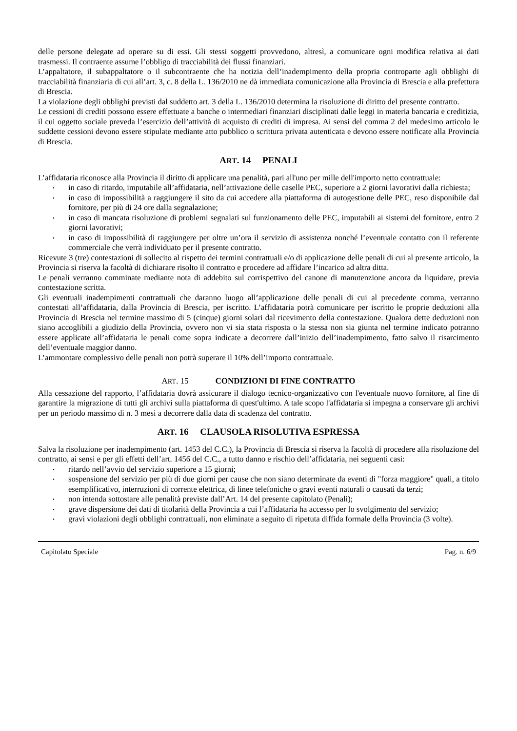delle persone delegate ad operare su di essi. Gli stessi soggetti provvedono, altresì, a comunicare ogni modifica relativa ai dati trasmessi. Il contraente assume l’obbligo di tracciabilità dei flussi finanziari.
L’appaltatore, il subappaltatore o il subcontraente che ha notizia dell’inadempimento della propria controparte agli obblighi di tracciabilità finanziaria di cui all’art. 3, c. 8 della L. 136/2010 ne dà immediata comunicazione alla Provincia di Brescia e alla prefettura di Brescia.
La violazione degli obblighi previsti dal suddetto art. 3 della L. 136/2010 determina la risoluzione di diritto del presente contratto.
Le cessioni di crediti possono essere effettuate a banche o intermediari finanziari disciplinati dalle leggi in materia bancaria e creditizia, il cui oggetto sociale preveda l’esercizio dell’attività di acquisto di crediti di impresa. Ai sensi del comma 2 del medesimo articolo le suddette cessioni devono essere stipulate mediante atto pubblico o scrittura privata autenticata e devono essere notificate alla Provincia di Brescia.
ART. 14 PENALI
L’affidataria riconosce alla Provincia il diritto di applicare una penalità, pari all'uno per mille dell'importo netto contrattuale:
in caso di ritardo, imputabile all’affidataria, nell’attivazione delle caselle PEC, superiore a 2 giorni lavorativi dalla richiesta;
in caso di impossibilità a raggiungere il sito da cui accedere alla piattaforma di autogestione delle PEC, reso disponibile dal fornitore, per più di 24 ore dalla segnalazione;
in caso di mancata risoluzione di problemi segnalati sul funzionamento delle PEC, imputabili ai sistemi del fornitore, entro 2 giorni lavorativi;
in caso di impossibilità di raggiungere per oltre un’ora il servizio di assistenza nonché l’eventuale contatto con il referente commerciale che verrà individuato per il presente contratto.
Ricevute 3 (tre) contestazioni di sollecito al rispetto dei termini contrattuali e/o di applicazione delle penali di cui al presente articolo, la Provincia si riserva la facoltà di dichiarare risolto il contratto e procedere ad affidare l’incarico ad altra ditta.
Le penali verranno comminate mediante nota di addebito sul corrispettivo del canone di manutenzione ancora da liquidare, previa contestazione scritta.
Gli eventuali inadempimenti contrattuali che daranno luogo all’applicazione delle penali di cui al precedente comma, verranno contestati all’affidataria, dalla Provincia di Brescia, per iscritto. L’affidataria potrà comunicare per iscritto le proprie deduzioni alla Provincia di Brescia nel termine massimo di 5 (cinque) giorni solari dal ricevimento della contestazione. Qualora dette deduzioni non siano accoglibili a giudizio della Provincia, ovvero non vi sia stata risposta o la stessa non sia giunta nel termine indicato potranno essere applicate all’affidataria le penali come sopra indicate a decorrere dall’inizio dell’inadempimento, fatto salvo il risarcimento dell’eventuale maggior danno.
L’ammontare complessivo delle penali non potrà superare il 10% dell’importo contrattuale.
ART. 15 CONDIZIONI DI FINE CONTRATTO
Alla cessazione del rapporto, l’affidataria dovrà assicurare il dialogo tecnico-organizzativo con l'eventuale nuovo fornitore, al fine di garantire la migrazione di tutti gli archivi sulla piattaforma di quest'ultimo. A tale scopo l'affidataria si impegna a conservare gli archivi per un periodo massimo di n. 3 mesi a decorrere dalla data di scadenza del contratto.
ART. 16 CLAUSOLA RISOLUTIVA ESPRESSA
Salva la risoluzione per inadempimento (art. 1453 del C.C.), la Provincia di Brescia si riserva la facoltà di procedere alla risoluzione del contratto, ai sensi e per gli effetti dell’art. 1456 del C.C., a tutto danno e rischio dell’affidataria, nei seguenti casi:
ritardo nell’avvio del servizio superiore a 15 giorni;
sospensione del servizio per più di due giorni per cause che non siano determinate da eventi di "forza maggiore" quali, a titolo esemplificativo, interruzioni di corrente elettrica, di linee telefoniche o gravi eventi naturali o causati da terzi;
non intenda sottostare alle penalità previste dall’Art. 14 del presente capitolato (Penali);
grave dispersione dei dati di titolarità della Provincia a cui l’affidataria ha accesso per lo svolgimento del servizio;
gravi violazioni degli obblighi contrattuali, non eliminate a seguito di ripetuta diffida formale della Provincia (3 volte).
Capitolato Speciale Pag. n. 6/9